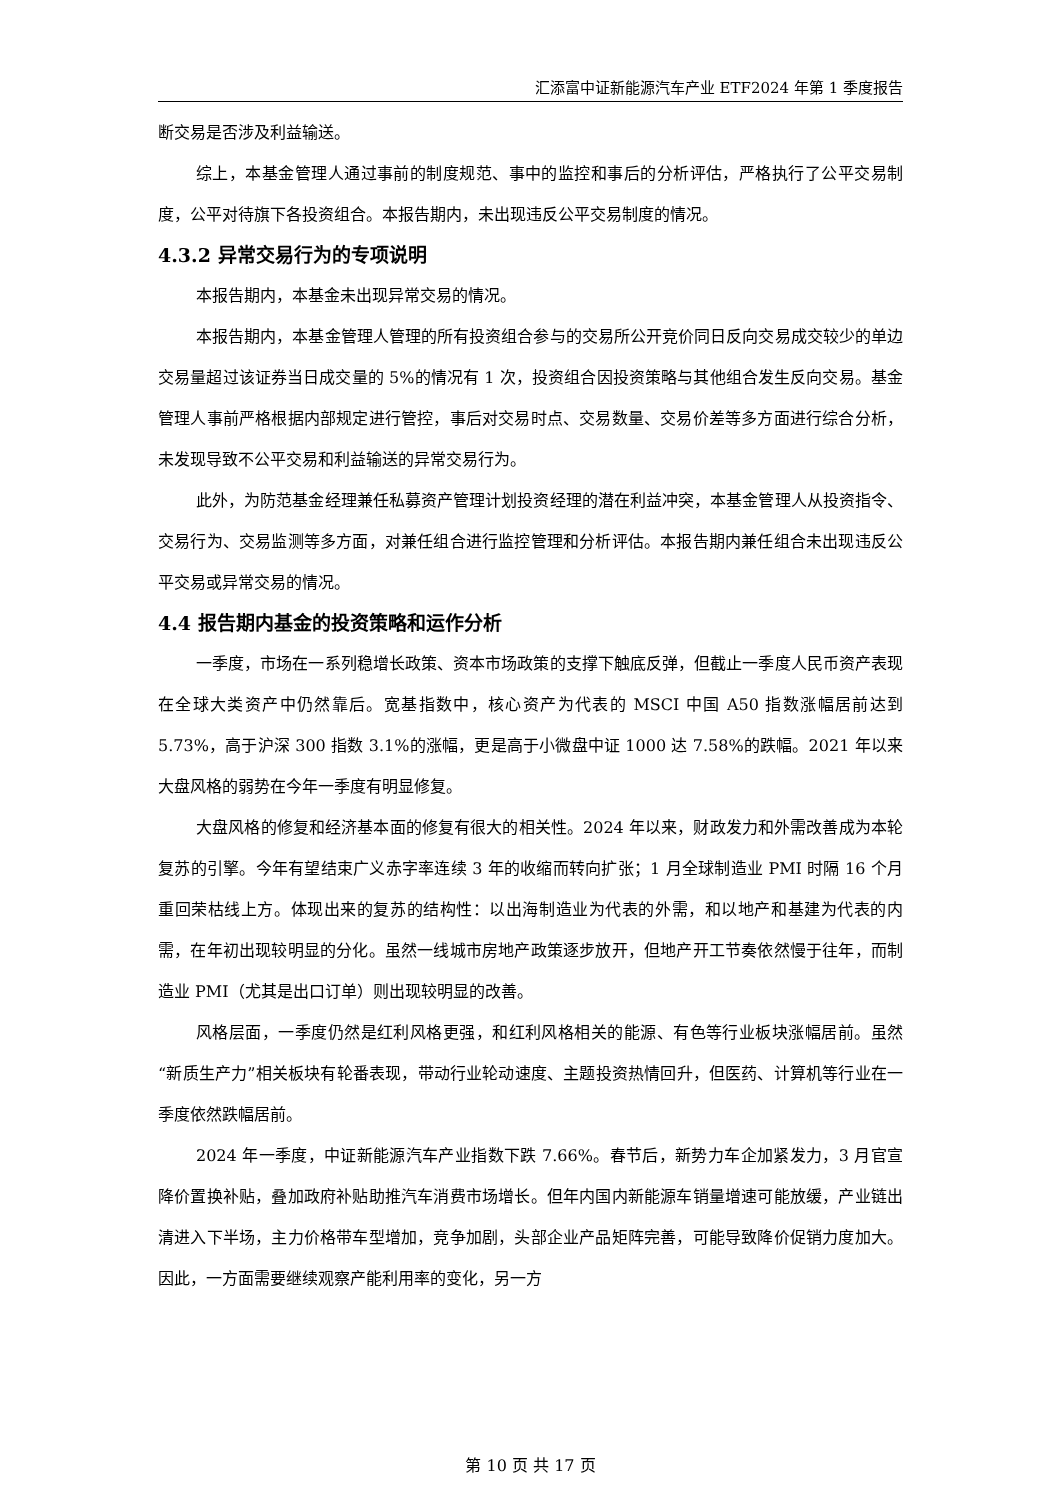汇添富中证新能源汽车产业 ETF2024 年第 1 季度报告
断交易是否涉及利益输送。
综上，本基金管理人通过事前的制度规范、事中的监控和事后的分析评估，严格执行了公平交易制度，公平对待旗下各投资组合。本报告期内，未出现违反公平交易制度的情况。
4.3.2 异常交易行为的专项说明
本报告期内，本基金未出现异常交易的情况。
本报告期内，本基金管理人管理的所有投资组合参与的交易所公开竞价同日反向交易成交较少的单边交易量超过该证券当日成交量的 5%的情况有 1 次，投资组合因投资策略与其他组合发生反向交易。基金管理人事前严格根据内部规定进行管控，事后对交易时点、交易数量、交易价差等多方面进行综合分析，未发现导致不公平交易和利益输送的异常交易行为。
此外，为防范基金经理兼任私募资产管理计划投资经理的潜在利益冲突，本基金管理人从投资指令、交易行为、交易监测等多方面，对兼任组合进行监控管理和分析评估。本报告期内兼任组合未出现违反公平交易或异常交易的情况。
4.4 报告期内基金的投资策略和运作分析
一季度，市场在一系列稳增长政策、资本市场政策的支撑下触底反弹，但截止一季度人民币资产表现在全球大类资产中仍然靠后。宽基指数中，核心资产为代表的 MSCI 中国 A50 指数涨幅居前达到 5.73%，高于沪深 300 指数 3.1%的涨幅，更是高于小微盘中证 1000 达 7.58%的跌幅。2021 年以来大盘风格的弱势在今年一季度有明显修复。
大盘风格的修复和经济基本面的修复有很大的相关性。2024 年以来，财政发力和外需改善成为本轮复苏的引擎。今年有望结束广义赤字率连续 3 年的收缩而转向扩张；1 月全球制造业 PMI 时隔 16 个月重回荣枯线上方。体现出来的复苏的结构性：以出海制造业为代表的外需，和以地产和基建为代表的内需，在年初出现较明显的分化。虽然一线城市房地产政策逐步放开，但地产开工节奏依然慢于往年，而制造业 PMI（尤其是出口订单）则出现较明显的改善。
风格层面，一季度仍然是红利风格更强，和红利风格相关的能源、有色等行业板块涨幅居前。虽然“新质生产力”相关板块有轮番表现，带动行业轮动速度、主题投资热情回升，但医药、计算机等行业在一季度依然跌幅居前。
2024 年一季度，中证新能源汽车产业指数下跌 7.66%。春节后，新势力车企加紧发力，3 月官宣降价置换补贴，叠加政府补贴助推汽车消费市场增长。但年内国内新能源车销量增速可能放缓，产业链出清进入下半场，主力价格带车型增加，竞争加剧，头部企业产品矩阵完善，可能导致降价促销力度加大。因此，一方面需要继续观察产能利用率的变化，另一方
第 10 页 共 17 页